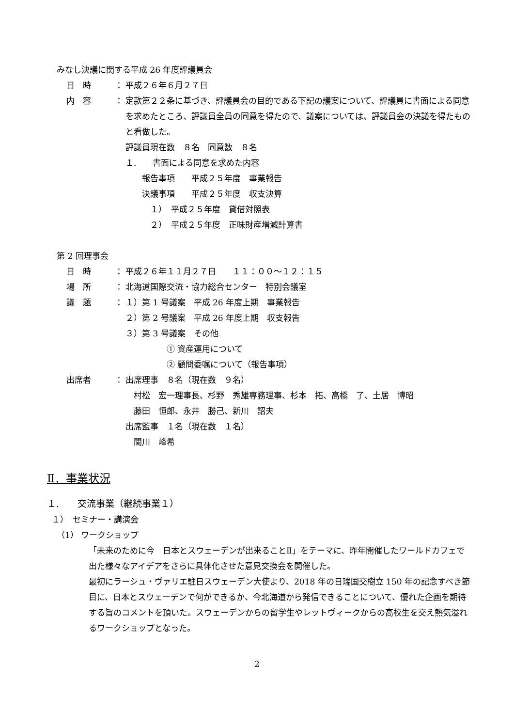みなし決議に関する平成 26 年度評議員会
日　時 ： 平成２６年６月２７日
内　容 ： 定款第２２条に基づき、評議員会の目的である下記の議案について、評議員に書面による同意を求めたところ、評議員全員の同意を得たので、議案については、評議員会の決議を得たものと看做した。
評議員現在数　８名　同意数　８名
１.　　書面による同意を求めた内容
　　報告事項　　平成２５年度　事業報告
　　決議事項　　平成２５年度　収支決算
　　　１）　平成２５年度　貸借対照表
　　　２）　平成２５年度　正味財産増減計算書
第 2 回理事会
日　時 ： 平成２６年１１月２７日　　１１：００～１２：１５
場　所 ： 北海道国際交流・協力総合センター　特別会議室
議　題 ： １）第 1 号議案　平成 26 年度上期　事業報告
２）第 2 号議案　平成 26 年度上期　収支報告
３）第 3 号議案　その他
　　　　　① 資産運用について
　　　　　② 顧問委嘱について（報告事項）
出席者 ： 出席理事　８名（現在数　９名）
　村松　宏一理事長、杉野　秀雄専務理事、杉本　拓、高橋　了、土居　博昭
　藤田　恒郎、永井　勝己、新川　詔夫
出席監事　１名（現在数　１名）
　関川　峰希
Ⅱ．事業状況
１.　　交流事業（継続事業１）
１）　セミナー・講演会
（1） ワークショップ
「未来のために今　日本とスウェーデンが出来ることⅡ」をテーマに、昨年開催したワールドカフェで出た様々なアイデアをさらに具体化させた意見交換会を開催した。
最初にラーシュ・ヴァリエ駐日スウェーデン大使より、2018 年の日瑞国交樹立 150 年の記念すべき節目に、日本とスウェーデンで何ができるか、今北海道から発信できることについて、優れた企画を期待する旨のコメントを頂いた。スウェーデンからの留学生やレットヴィークからの高校生を交え熱気溢れるワークショップとなった。
2